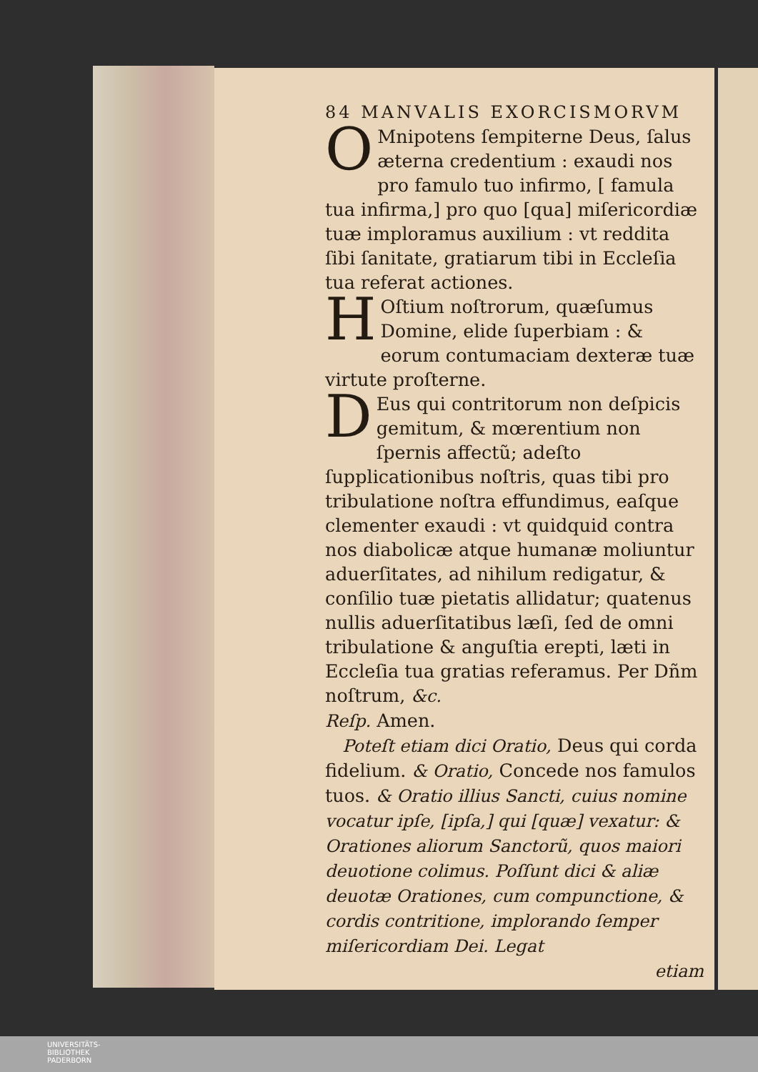84 MANVALIS EXORCISMORVM
OMnipotens ſempiterne Deus, ſalus æterna credentium : exaudi nos pro famulo tuo infirmo, [ famula tua infirma,] pro quo [qua] miſericordiæ tuæ imploramus auxilium : vt reddita ſibi ſanitate, gratiarum tibi in Eccleſia tua referat actiones.
HOſtium noſtrorum, quæſumus Domine, elide ſuperbiam : & eorum contumaciam dexteræ tuæ virtute proſterne.
DEus qui contritorum non deſpicis gemitum, & mœrentium non ſpernis affectũ; adeſto ſupplicationibus noſtris, quas tibi pro tribulatione noſtra effundimus, eaſque clementer exaudi : vt quidquid contra nos diabolicæ atque humanæ moliuntur aduerſitates, ad nihilum redigatur, & conſilio tuæ pietatis allidatur; quatenus nullis aduerſitatibus læſi, ſed de omni tribulatione & anguſtia erepti, læti in Eccleſia tua gratias referamus. Per Dñm noſtrum, &c.
Reſp. Amen.
Poteſt etiam dici Oratio, Deus qui corda fidelium. & Oratio, Concede nos famulos tuos. & Oratio illius Sancti, cuius nomine vocatur ipſe, [ipſa,] qui [quæ] vexatur: & Orationes aliorum Sanctorũ, quos maiori deuotione colimus. Poſſunt dici & aliæ deuotæ Orationes, cum compunctione, & cordis contritione, implorando ſemper miſericordiam Dei. Legat
etiam
UNIVERSITÄTS-
BIBLIOTHEK
PADERBORN